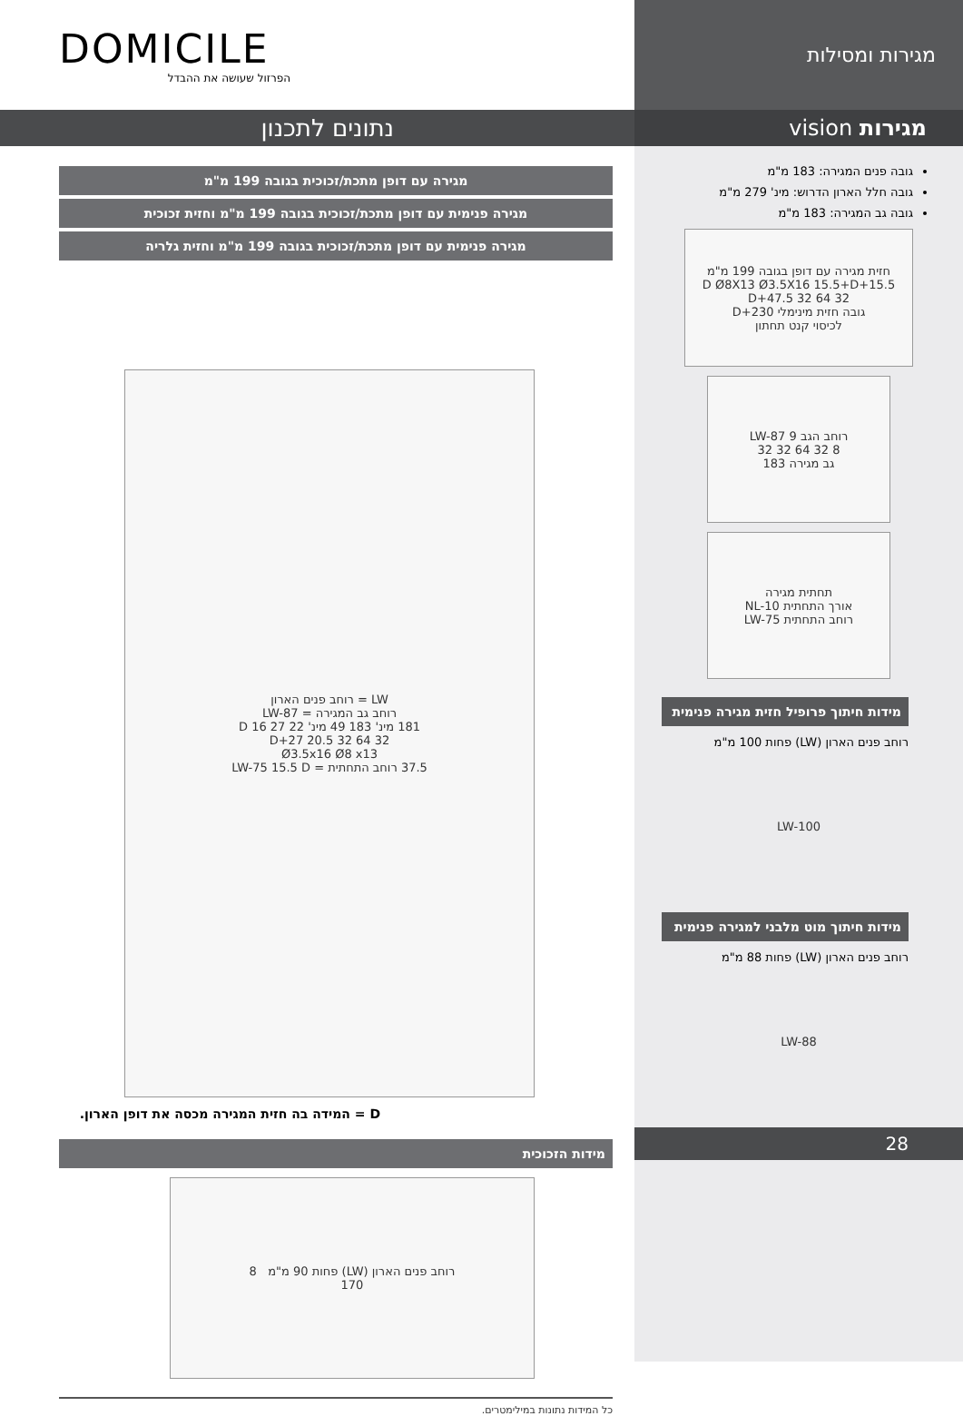מגירות ומסילות
מגירות vision
גובה פנים המגירה: 183 מ"מ
גובה חלל הארון הדרוש: מינ' 279 מ"מ
גובה גב המגירה: 183 מ"מ
חזית מגירה עם דופן בגובה 199 מ"מ
15.5+D Ø8X13 Ø3.5X16 15.5+D
32 64 32 47.5+D
גובה חזית מינימלי 230+D
לכיסוי קנט תחתון
רוחב הגב LW-87 9
8 32 64 32 32
גב מגירה 183
תחתית מגירה
אורך התחתית NL-10
רוחב התחתית LW-75
מידות חיתוך פרופיל חזית מגירה פנימית
רוחב פנים הארון (LW) פחות 100 מ"מ
LW-100
מידות חיתוך מוט מלבני למגירה פנימית
רוחב פנים הארון (LW) פחות 88 מ"מ
LW-88
28
DOMICILE
הפרזול שעושה את ההבדל
נתונים לתכנון
מגירה עם דופן מתכת/זכוכית בגובה 199 מ"מ
מגירה פנימית עם דופן מתכת/זכוכית בגובה 199 מ"מ וחזית זכוכית
מגירה פנימית עם דופן מתכת/זכוכית בגובה 199 מ"מ וחזית גלריה
LW = רוחב פנים הארון
רוחב גב המגירה = LW-87
181 מינ' 183 49 מינ' 22 27 D 16
32 64 32 20.5 27+D
Ø3.5x16 Ø8 x13
37.5 רוחב התחתית = LW-75 15.5 D
D = המידה בה חזית המגירה מכסה את דופן הארון.
מידות הזכוכית
רוחב פנים הארון (LW) פחות 90 מ"מ 8
170
כל המידות נתונות במילימטרים.